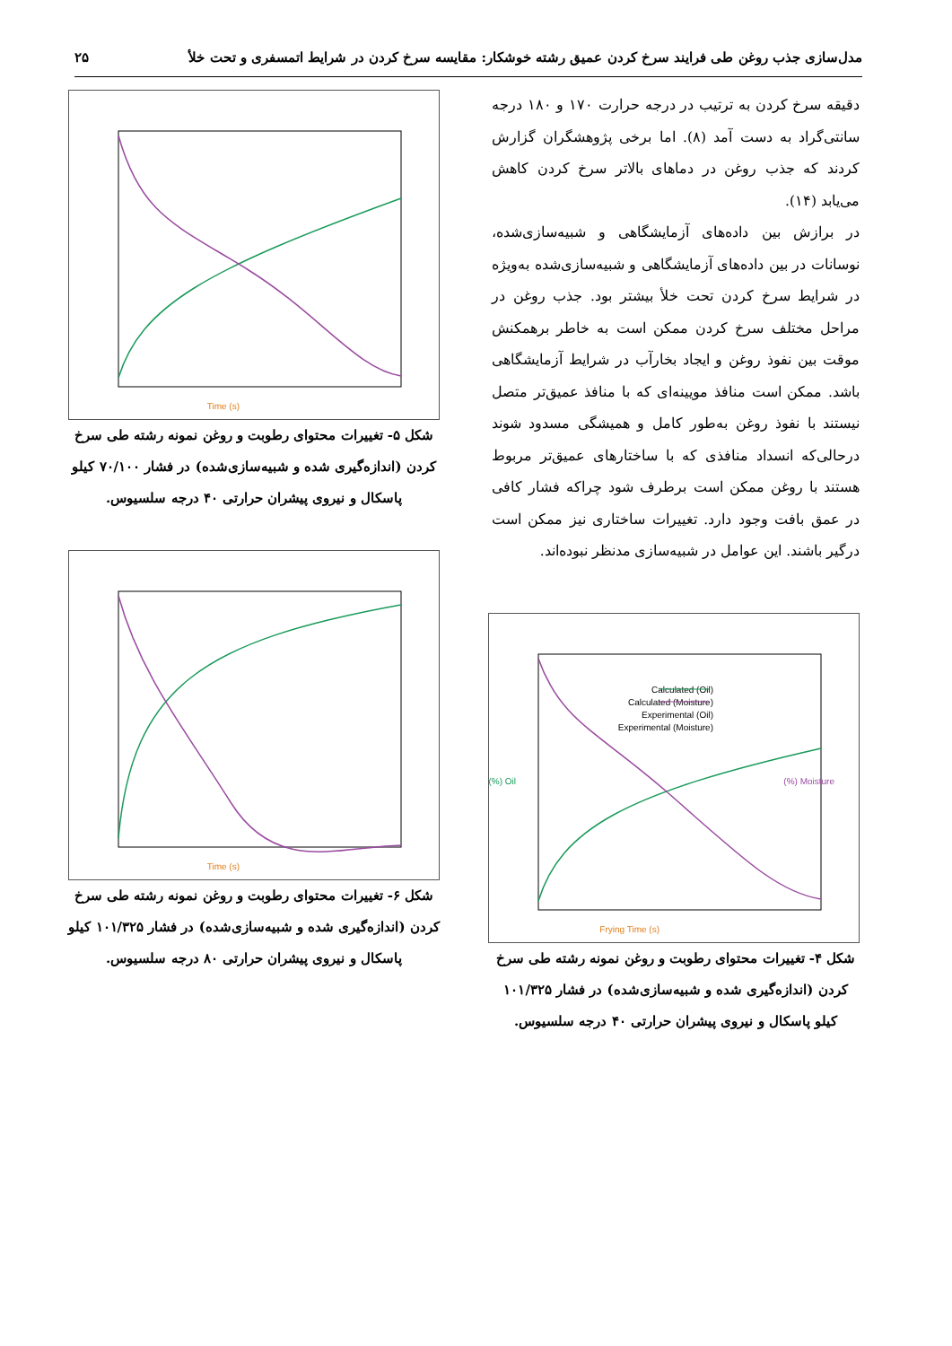مدل‌سازی جذب روغن طی فرایند سرخ کردن عمیق رشته خوشکار: مقایسه سرخ کردن در شرایط اتمسفری و تحت خلأ ۲۵
دقیقه سرخ کردن به ترتیب در درجه حرارت ۱۷۰ و ۱۸۰ درجه سانتی‌گراد به دست آمد (۸). اما برخی پژوهشگران گزارش کردند که جذب روغن در دماهای بالاتر سرخ کردن کاهش می‌یابد (۱۴).
در برازش بین داده‌های آزمایشگاهی و شبیه‌سازی‌شده، نوسانات در بین داده‌های آزمایشگاهی و شبیه‌سازی‌شده به‌ویژه در شرایط سرخ کردن تحت خلأ بیشتر بود. جذب روغن در مراحل مختلف سرخ کردن ممکن است به خاطر برهمکنش موقت بین نفوذ روغن و ایجاد بخارآب در شرایط آزمایشگاهی باشد. ممکن است منافذ مویینه‌ای که با منافذ عمیق‌تر متصل نیستند با نفوذ روغن به‌طور کامل و همیشگی مسدود شوند درحالی‌که انسداد منافذی که با ساختارهای عمیق‌تر مربوط هستند با روغن ممکن است برطرف شود چراکه فشار کافی در عمق بافت وجود دارد. تغییرات ساختاری نیز ممکن است درگیر باشند. این عوامل در شبیه‌سازی مدنظر نبوده‌اند.
Calculated (Oil)
Calculated (Moisture)
Experimental (Oil)
Experimental (Moisture)
Frying Time (s)
Oil (%)
Moisture (%)
شکل ۴- تغییرات محتوای رطوبت و روغن نمونه رشته طی سرخ کردن (اندازه‌گیری شده و شبیه‌سازی‌شده) در فشار ۱۰۱/۳۲۵ کیلو پاسکال و نیروی پیشران حرارتی ۴۰ درجه سلسیوس.
Time (s)
شکل ۵- تغییرات محتوای رطوبت و روغن نمونه رشته طی سرخ کردن (اندازه‌گیری شده و شبیه‌سازی‌شده) در فشار ۷۰/۱۰۰ کیلو پاسکال و نیروی پیشران حرارتی ۴۰ درجه سلسیوس.
Time (s)
شکل ۶- تغییرات محتوای رطوبت و روغن نمونه رشته طی سرخ کردن (اندازه‌گیری شده و شبیه‌سازی‌شده) در فشار ۱۰۱/۳۲۵ کیلو پاسکال و نیروی پیشران حرارتی ۸۰ درجه سلسیوس.